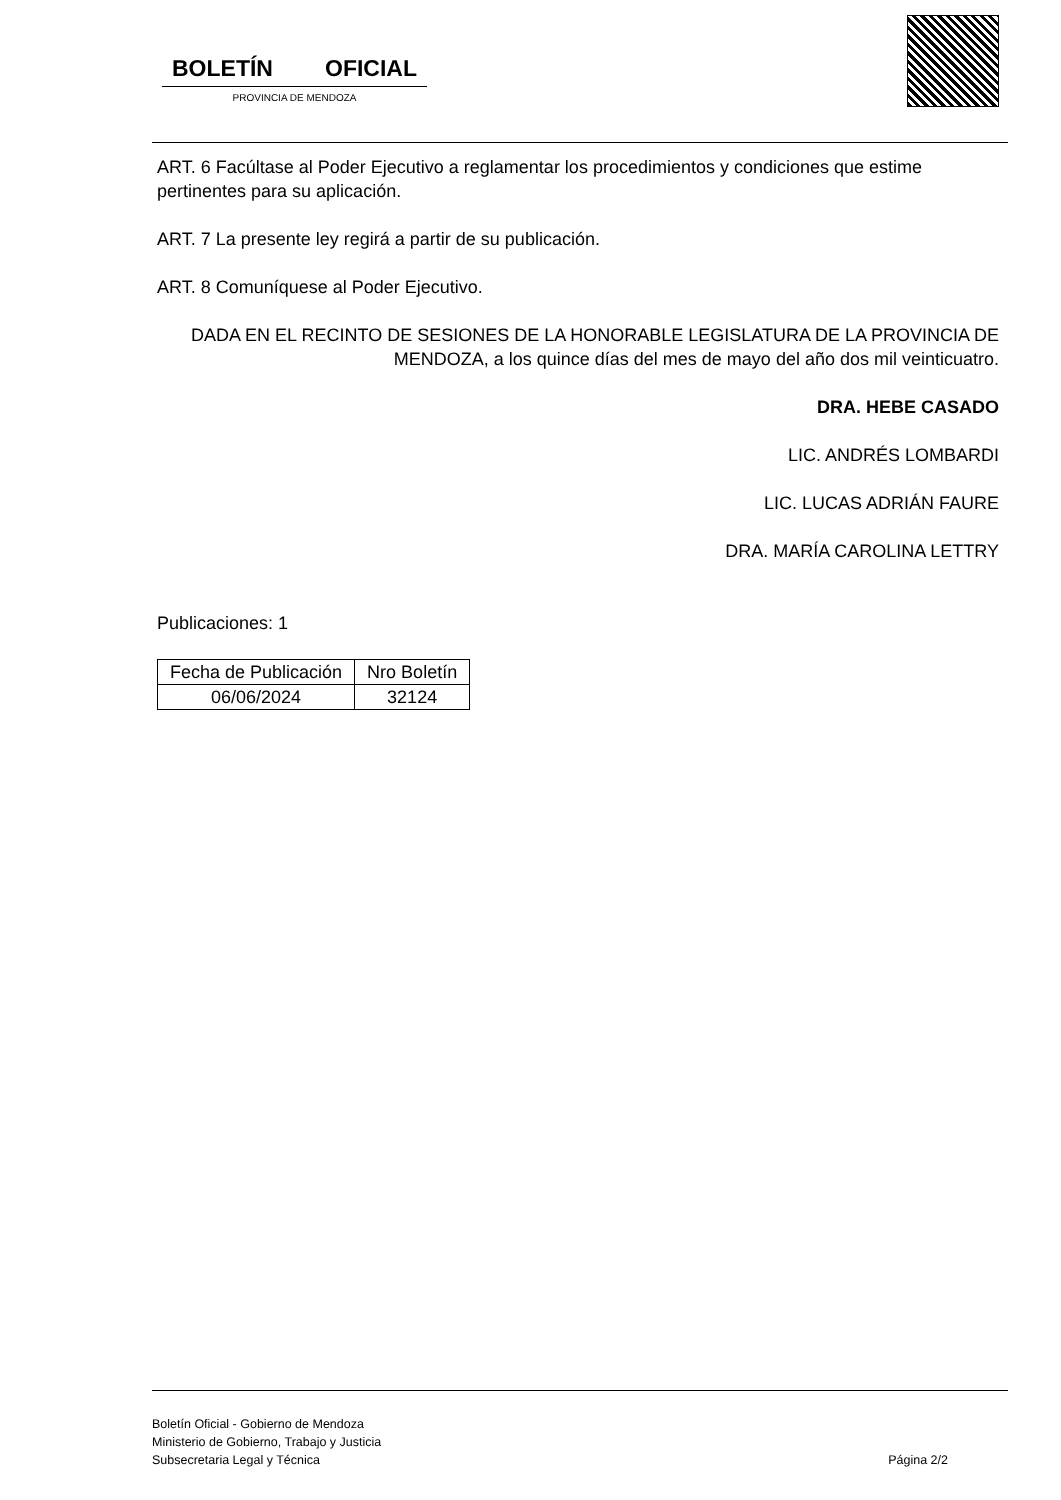BOLETÍN OFICIAL
PROVINCIA DE MENDOZA
ART. 6 Facúltase al Poder Ejecutivo a reglamentar los procedimientos y condiciones que estime pertinentes para su aplicación.
ART. 7 La presente ley regirá a partir de su publicación.
ART. 8 Comuníquese al Poder Ejecutivo.
DADA EN EL RECINTO DE SESIONES DE LA HONORABLE LEGISLATURA DE LA PROVINCIA DE MENDOZA, a los quince días del mes de mayo del año dos mil veinticuatro.
DRA. HEBE CASADO
LIC. ANDRÉS LOMBARDI
LIC. LUCAS ADRIÁN FAURE
DRA. MARÍA CAROLINA LETTRY
Publicaciones: 1
| Fecha de Publicación | Nro Boletín |
| --- | --- |
| 06/06/2024 | 32124 |
Boletín Oficial - Gobierno de Mendoza
Ministerio de Gobierno, Trabajo y Justicia
Subsecretaria Legal y Técnica
Página 2/2